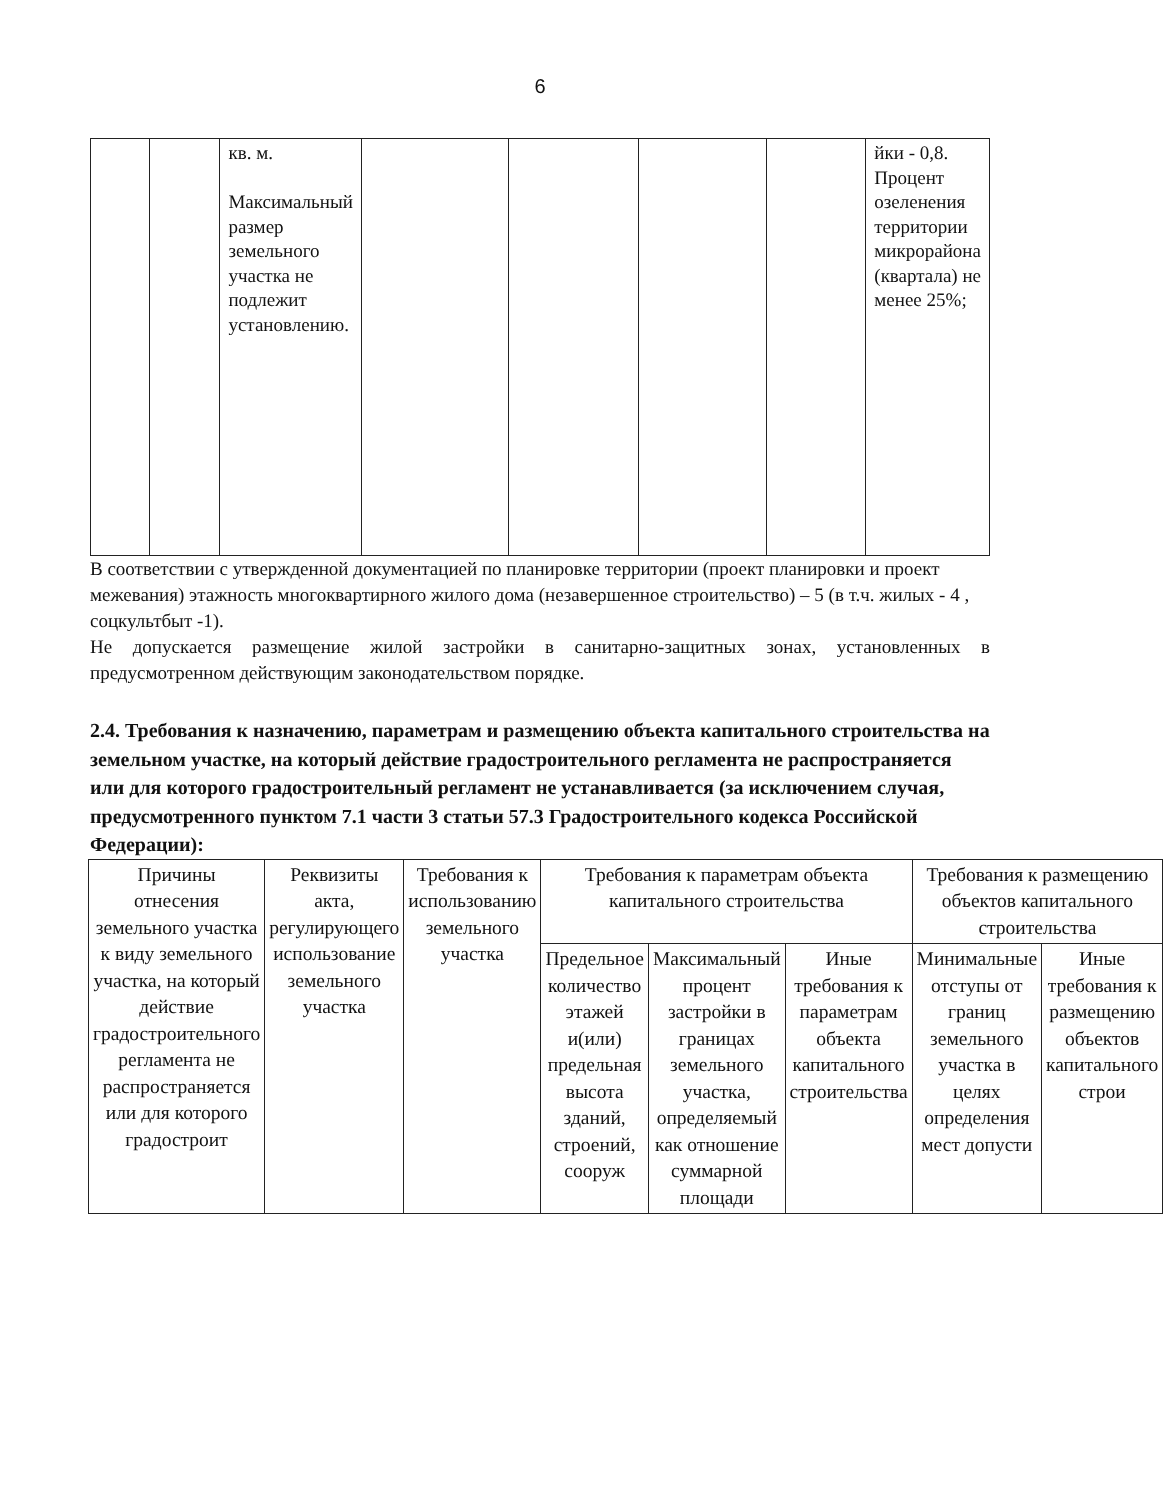6
| | | кв. м. Максимальный размер земельного участка не подлежит установлению. | | | | | йки - 0,8. Процент озеленения территории микрорайона (квартала) не менее 25%; |
В соответствии с утвержденной документацией по планировке территории (проект планировки и проект межевания) этажность многоквартирного жилого дома (незавершенное строительство) – 5 (в т.ч. жилых - 4 , соцкультбыт -1).
Не допускается размещение жилой застройки в санитарно-защитных зонах, установленных в предусмотренном действующим законодательством порядке.
2.4. Требования к назначению, параметрам и размещению объекта капитального строительства на земельном участке, на который действие градостроительного регламента не распространяется или для которого градостроительный регламент не устанавливается (за исключением случая, предусмотренного пунктом 7.1 части 3 статьи 57.3 Градостроительного кодекса Российской Федерации):
| Причины отнесения земельного участка к виду земельного участка, на который действие градостроительного регламента не распространяется или для которого градостроит | Реквизиты акта, регулирующего использование земельного участка | Требования к использованию земельного участка | Требования к параметрам объекта капитального строительства | | | Требования к размещению объектов капитального строительства | |
| --- | --- | --- | --- | --- | --- | --- | --- |
| | | | Предельное количество этажей и(или) предельная высота зданий, строений, сооруж | Максимальный процент застройки в границах земельного участка, определяемый как отношение суммарной площади | Иные требования к параметрам объекта капитального строительства | Минимальные отступы от границ земельного участка в целях определения мест допусти | Иные требования к размещению объектов капитального строи |